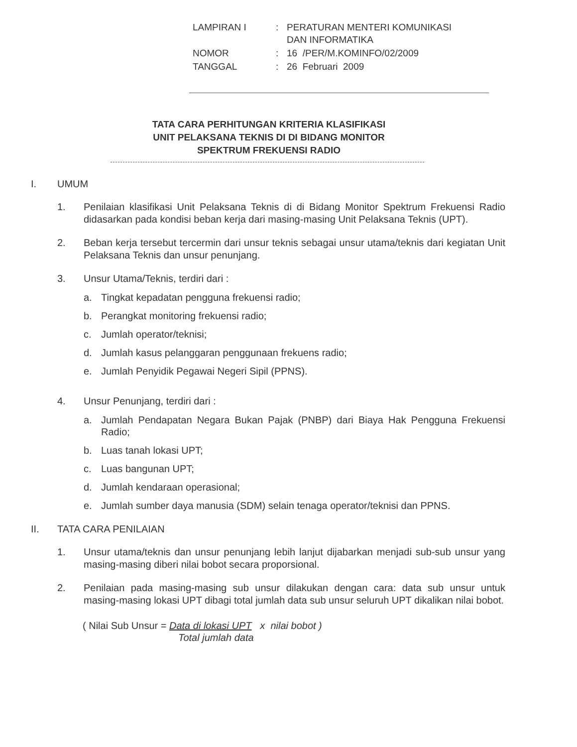| LAMPIRAN I | : | PERATURAN MENTERI KOMUNIKASI DAN INFORMATIKA |
| NOMOR | : | 16 /PER/M.KOMINFO/02/2009 |
| TANGGAL | : | 26 Februari 2009 |
TATA CARA PERHITUNGAN KRITERIA KLASIFIKASI
UNIT PELAKSANA TEKNIS DI DI BIDANG MONITOR
SPEKTRUM FREKUENSI RADIO
I. UMUM
1. Penilaian klasifikasi Unit Pelaksana Teknis di di Bidang Monitor Spektrum Frekuensi Radio didasarkan pada kondisi beban kerja dari masing-masing Unit Pelaksana Teknis (UPT).
2. Beban kerja tersebut tercermin dari unsur teknis sebagai unsur utama/teknis dari kegiatan Unit Pelaksana Teknis dan unsur penunjang.
3. Unsur Utama/Teknis, terdiri dari :
a. Tingkat kepadatan pengguna frekuensi radio;
b. Perangkat monitoring frekuensi radio;
c. Jumlah operator/teknisi;
d. Jumlah kasus pelanggaran penggunaan frekuens radio;
e. Jumlah Penyidik Pegawai Negeri Sipil (PPNS).
4. Unsur Penunjang, terdiri dari :
a. Jumlah Pendapatan Negara Bukan Pajak (PNBP) dari Biaya Hak Pengguna Frekuensi Radio;
b. Luas tanah lokasi UPT;
c. Luas bangunan UPT;
d. Jumlah kendaraan operasional;
e. Jumlah sumber daya manusia (SDM) selain tenaga operator/teknisi dan PPNS.
II. TATA CARA PENILAIAN
1. Unsur utama/teknis dan unsur penunjang lebih lanjut dijabarkan menjadi sub-sub unsur yang masing-masing diberi nilai bobot secara proporsional.
2. Penilaian pada masing-masing sub unsur dilakukan dengan cara: data sub unsur untuk masing-masing lokasi UPT dibagi total jumlah data sub unsur seluruh UPT dikalikan nilai bobot.
( Nilai Sub Unsur = Data di lokasi UPT x nilai bobot )
Total jumlah data